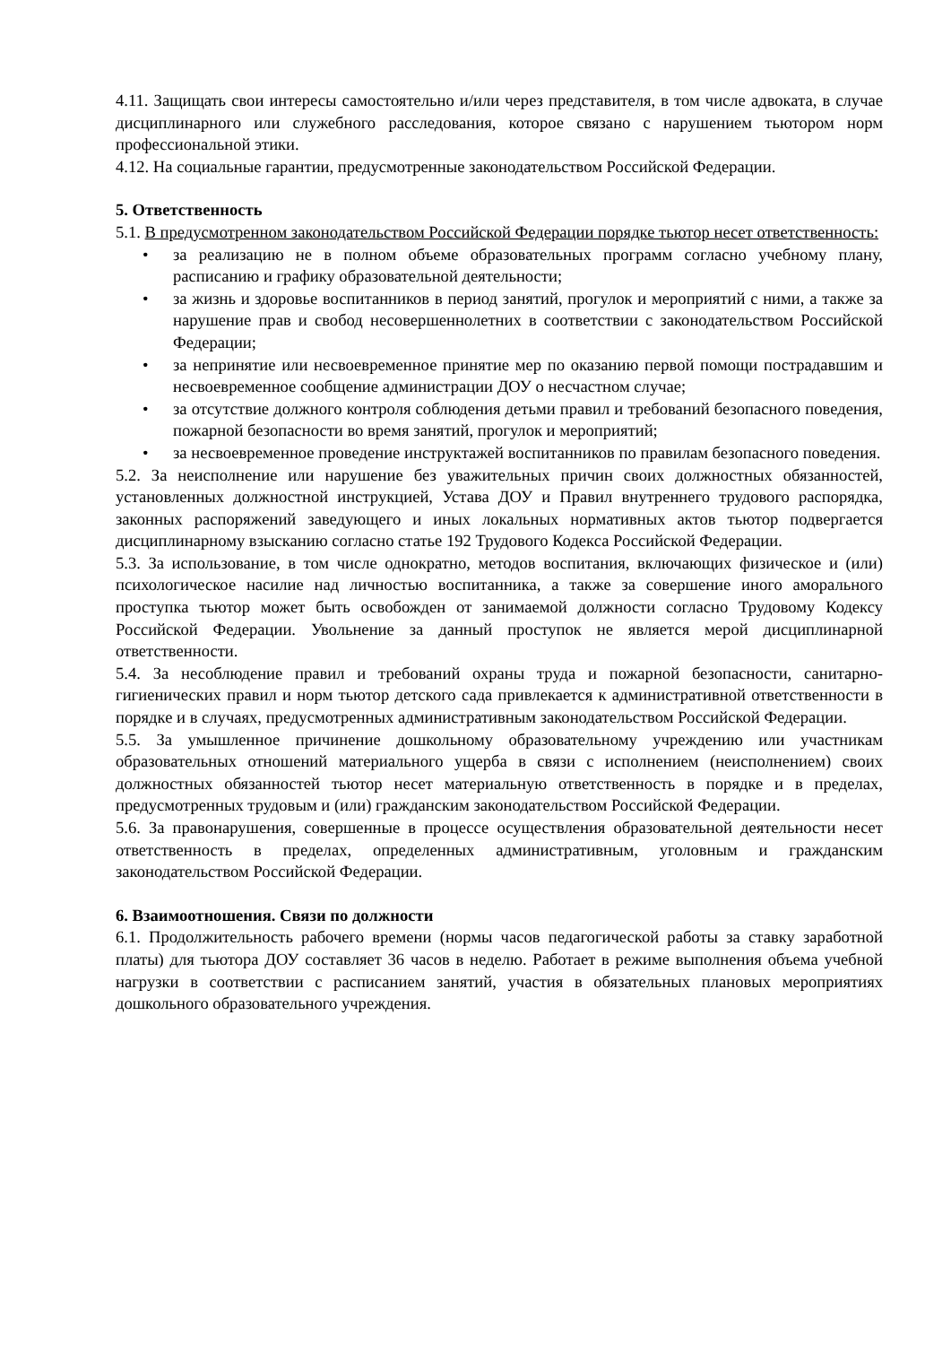4.11. Защищать свои интересы самостоятельно и/или через представителя, в том числе адвоката, в случае дисциплинарного или служебного расследования, которое связано с нарушением тьютором норм профессиональной этики.
4.12. На социальные гарантии, предусмотренные законодательством Российской Федерации.
5. Ответственность
5.1. В предусмотренном законодательством Российской Федерации порядке тьютор несет ответственность:
• за реализацию не в полном объеме образовательных программ согласно учебному плану, расписанию и графику образовательной деятельности;
• за жизнь и здоровье воспитанников в период занятий, прогулок и мероприятий с ними, а также за нарушение прав и свобод несовершеннолетних в соответствии с законодательством Российской Федерации;
• за непринятие или несвоевременное принятие мер по оказанию первой помощи пострадавшим и несвоевременное сообщение администрации ДОУ о несчастном случае;
• за отсутствие должного контроля соблюдения детьми правил и требований безопасного поведения, пожарной безопасности во время занятий, прогулок и мероприятий;
• за несвоевременное проведение инструктажей воспитанников по правилам безопасного поведения.
5.2. За неисполнение или нарушение без уважительных причин своих должностных обязанностей, установленных должностной инструкцией, Устава ДОУ и Правил внутреннего трудового распорядка, законных распоряжений заведующего и иных локальных нормативных актов тьютор подвергается дисциплинарному взысканию согласно статье 192 Трудового Кодекса Российской Федерации.
5.3. За использование, в том числе однократно, методов воспитания, включающих физическое и (или) психологическое насилие над личностью воспитанника, а также за совершение иного аморального проступка тьютор может быть освобожден от занимаемой должности согласно Трудовому Кодексу Российской Федерации. Увольнение за данный проступок не является мерой дисциплинарной ответственности.
5.4. За несоблюдение правил и требований охраны труда и пожарной безопасности, санитарно-гигиенических правил и норм тьютор детского сада привлекается к административной ответственности в порядке и в случаях, предусмотренных административным законодательством Российской Федерации.
5.5. За умышленное причинение дошкольному образовательному учреждению или участникам образовательных отношений материального ущерба в связи с исполнением (неисполнением) своих должностных обязанностей тьютор несет материальную ответственность в порядке и в пределах, предусмотренных трудовым и (или) гражданским законодательством Российской Федерации.
5.6. За правонарушения, совершенные в процессе осуществления образовательной деятельности несет ответственность в пределах, определенных административным, уголовным и гражданским законодательством Российской Федерации.
6. Взаимоотношения. Связи по должности
6.1. Продолжительность рабочего времени (нормы часов педагогической работы за ставку заработной платы) для тьютора ДОУ составляет 36 часов в неделю. Работает в режиме выполнения объема учебной нагрузки в соответствии с расписанием занятий, участия в обязательных плановых мероприятиях дошкольного образовательного учреждения.